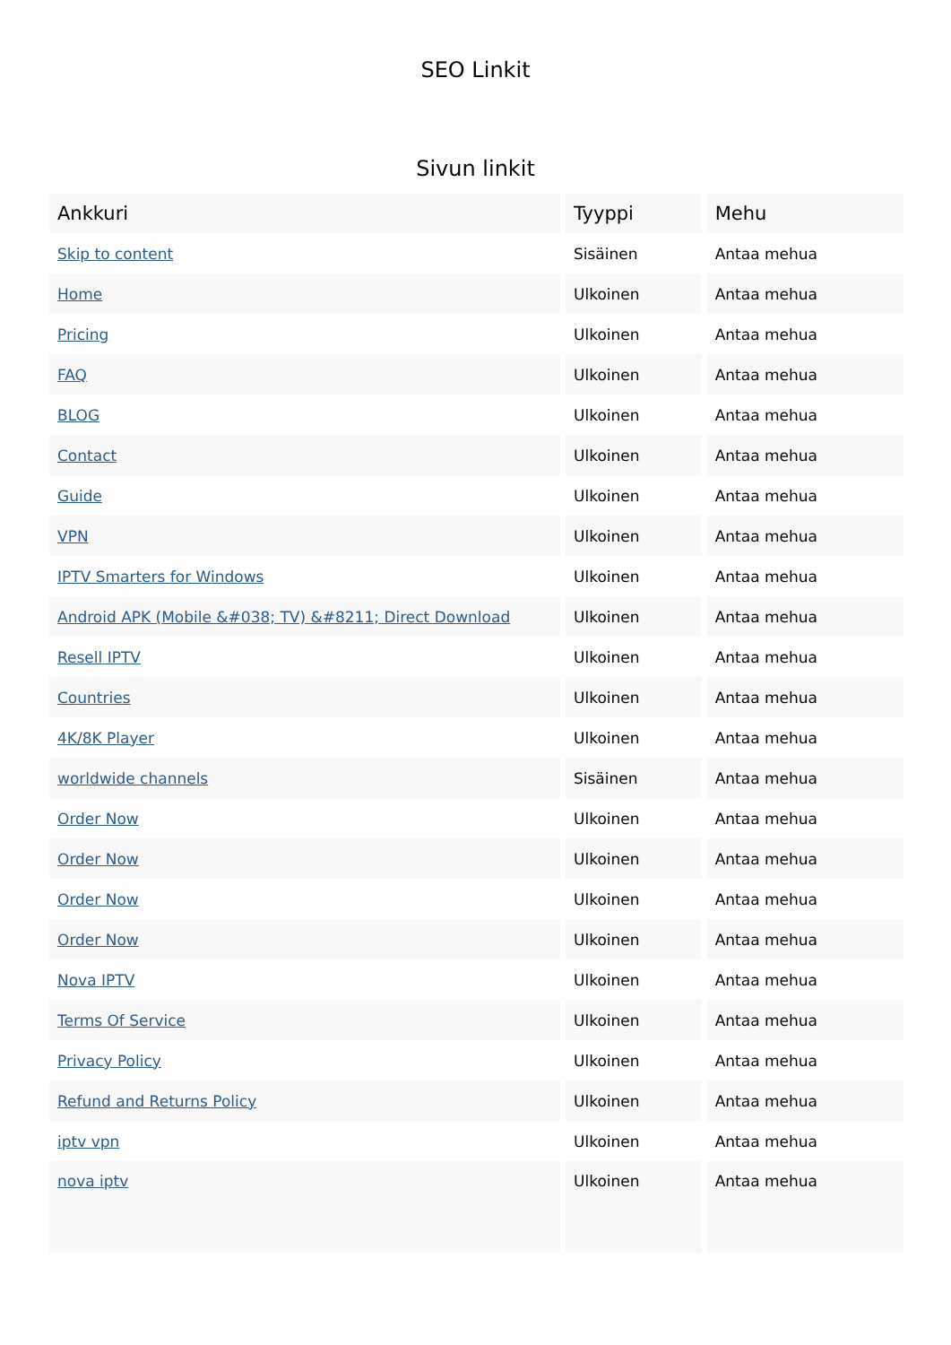SEO Linkit
Sivun linkit
| Ankkuri | Tyyppi | Mehu |
| --- | --- | --- |
| Skip to content | Sisäinen | Antaa mehua |
| Home | Ulkoinen | Antaa mehua |
| Pricing | Ulkoinen | Antaa mehua |
| FAQ | Ulkoinen | Antaa mehua |
| BLOG | Ulkoinen | Antaa mehua |
| Contact | Ulkoinen | Antaa mehua |
| Guide | Ulkoinen | Antaa mehua |
| VPN | Ulkoinen | Antaa mehua |
| IPTV Smarters for Windows | Ulkoinen | Antaa mehua |
| Android APK (Mobile &#038; TV) &#8211; Direct Download | Ulkoinen | Antaa mehua |
| Resell IPTV | Ulkoinen | Antaa mehua |
| Countries | Ulkoinen | Antaa mehua |
| 4K/8K Player | Ulkoinen | Antaa mehua |
| worldwide channels | Sisäinen | Antaa mehua |
| Order Now | Ulkoinen | Antaa mehua |
| Order Now | Ulkoinen | Antaa mehua |
| Order Now | Ulkoinen | Antaa mehua |
| Order Now | Ulkoinen | Antaa mehua |
| Nova IPTV | Ulkoinen | Antaa mehua |
| Terms Of Service | Ulkoinen | Antaa mehua |
| Privacy Policy | Ulkoinen | Antaa mehua |
| Refund and Returns Policy | Ulkoinen | Antaa mehua |
| iptv vpn | Ulkoinen | Antaa mehua |
| nova iptv | Ulkoinen | Antaa mehua |